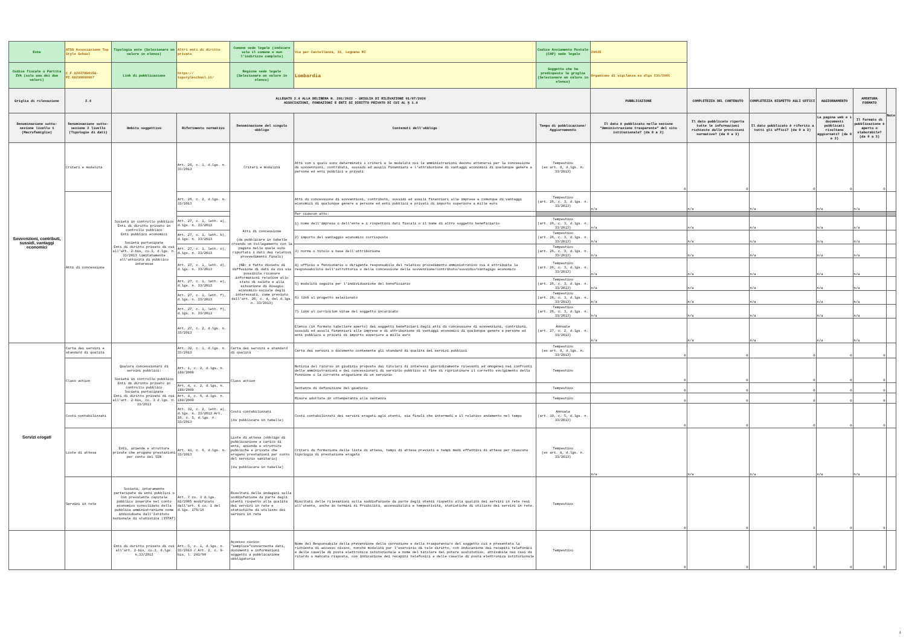| Ente | ATSS Associazione Top Style School | Tipologia ente (Selezionare un valore in elenco) | Altri enti di diritto privato | Comune sede legale (indicare solo il comune e non l'indirizzo completo) | Via per Castellanza, 33, Legnano MI | Codice Avviamento Postale (CAP) sede legale | 20025 | | | | | |
| Codice fiscale o Partita IVA (solo uno dei due valori) | C.F.92037890156-PI.06299990967 | Link di pubblicazione | https:// topstyleschool.it/ | Regione sede legale (Selezionare un valore in elenco) | Lombardia | Soggetto che ha predisposto la griglia (Selezionare un valore in elenco) | Organismo di vigilanza ex dlgs 231/2001 | | | | | |
| Griglia di rilevazione | 2.4 | ALLEGATO 2.4 ALLA DELIBERA N. 201/2022 - GRIGLIA DI RILEVAZIONE 01/07/2024 ASSOCIAZIONI, FONDAZIONI E ENTI DI DIRITTO PRIVATO DI CUI AL § 1.4 | | | | | PUBBLICAZIONE | COMPLETEZZA DEL CONTENUTO | COMPLETEZZA RISPETTO AGLI UFFICI | AGGIORNAMENTO | APERTURA FORMATO | Note |
| Denominazione sotto-sezione livello 1 (Macrofamiglie) | Denominazione sotto-sezione 2 livello (Tipologie di dati) | Ambito soggettivo | Riferimento normativo | Denominazione del singolo obbligo | Contenuti dell'obbligo | Tempo di pubblicazione/ Aggiornamento | Il dato è pubblicato nella sezione "Amministrazione trasparente" del sito istituzionale? (da 0 a 2) | Il dato pubblicato riporta tutte le informazioni richieste dalle previsioni normative? (da 0 a 3) | Il dato pubblicato è riferito a tutti gli uffici? (da 0 a 3) | La pagina web e i documenti pubblicati risultano aggiornati? (da 0 a 3) | Il formato di pubblicazione è aperto o elaborabile? (da 0 a 3) | |
| Sovvenzioni, contributi, sussidi, vantaggi economici | Criteri e modalità | Società in controllo pubblico Enti di diritto privato in controllo pubblico Enti pubblici economici Società partecipate Enti di diritto privato di cui all'art. 2-bis, co.3, d.lgs. n. 33/2013 limitatamente all'attività di pubblico interesse | Art. 26, c. 1, d.lgs. n. 33/2013 | Criteri e modalità | Atti con i quali sono determinati i criteri e le modalità cui le amministrazioni devono attenersi per la concessione di sovvenzioni, contributi, sussidi ed ausili finanziari e l'attribuzione di vantaggi economici di qualunque genere a persone ed enti pubblici e privati | Tempestivo (ex art. 8, d.lgs. n. 33/2013) | 0 | 0 | 0 | 0 | 0 | |
| | Atti di concessione | | Art. 26, c. 2, d.lgs. n. 33/2013 | Atti di concessione (da pubblicare in tabelle creando un collegamento con la pagina nella quale sono riportati i dati dei relativi provvedimenti finali) (NB: è fatto divieto di diffusione di dati da cui sia possibile ricavare informazioni relative allo stato di salute e alla situazione di disagio economico-sociale degli interessati, come previsto dall'art. 26, c. 4, del d.lgs. n. 33/2013) | Atti di concessione di sovvenzioni, contributi, sussidi ed ausili finanziari alle imprese e comunque di vantaggi economici di qualunque genere a persone ed enti pubblici e privati di importo superiore a mille euro | Tempestivo (art. 26, c. 3, d.lgs. n. 33/2013) | n/a | n/a | n/a | n/a | n/a | |
| | | | | | Per ciascun atto: | | | | | | | |
| | | | Art. 27, c. 1, lett. a), d.lgs. n. 33/2013 | | 1) nome dell'impresa o dell'ente e i rispettivi dati fiscali o il nome di altro soggetto beneficiario | Tempestivo (art. 26, c. 3, d.lgs. n. 33/2013) | n/a | n/a | n/a | n/a | n/a | |
| | | | Art. 27, c. 1, lett. b), d.lgs. n. 33/2013 | | 2) importo del vantaggio economico corrisposto | Tempestivo (art. 26, c. 3, d.lgs. n. 33/2013) | n/a | n/a | n/a | n/a | n/a | |
| | | | Art. 27, c. 1, lett. c), d.lgs. n. 33/2013 | | 3) norma o titolo a base dell'attribuzione | Tempestivo (art. 26, c. 3, d.lgs. n. 33/2013) | n/a | n/a | n/a | n/a | n/a | |
| | | | Art. 27, c. 1, lett. d), d.lgs. n. 33/2013 | | 4) ufficio e funzionario o dirigente responsabile del relativo procedimento amministrativo cui è attribuita la responsabilità dell'istruttoria o della concessione della sovvenzione/contributo/sussidio/vantagigo economico | Tempestivo (art. 26, c. 3, d.lgs. n. 33/2013) | n/a | n/a | n/a | n/a | n/a | |
| | | | Art. 27, c. 1, lett. e), d.lgs. n. 33/2013 | | 5) modalità seguita per l'individuazione del beneficiario | Tempestivo (art. 26, c. 3, d.lgs. n. 33/2013) | n/a | n/a | n/a | n/a | n/a | |
| | | | Art. 27, c. 1, lett. f), d.lgs. n. 33/2013 | | 6) link al progetto selezionato | Tempestivo (art. 26, c. 3, d.lgs. n. 33/2013) | n/a | n/a | n/a | n/a | n/a | |
| | | | Art. 27, c. 1, lett. f), d.lgs. n. 33/2013 | | 7) link al curriculum vitae del soggetto incaricato | Tempestivo (art. 26, c. 3, d.lgs. n. 33/2013) | n/a | n/a | n/a | n/a | n/a | |
| | | | Art. 27, c. 2, d.lgs. n. 33/2013 | | Elenco (in formato tabellare aperto) dei soggetti beneficiari degli atti di concessione di sovvenzioni, contributi, sussidi ed ausili finanziari alle imprese e di attribuzione di vantaggi economici di qualunque genere a persone ed enti pubblici e privati di importo superiore a mille euro | Annuale (art. 27, c. 2, d.lgs. n. 33/2013) | n/a | n/a | n/a | n/a | n/a | |
| Servizi erogati | Carta dei servizi e standard di qualità | Qualora concessionari di servizi pubblici: Società in controllo pubblico Enti di diritto privato in controllo pubblico Società partecipate Enti di diritto privato di cui all'art. 2-bis, co. 3 d.lgs. n. 33/2013 | Art. 32, c. 1, d.lgs. n. 33/2013 | Carta dei servizi e standard di qualità | Carta dei servizi o documento contenente gli standard di qualità dei servizi pubblici | Tempestivo (ex art. 8, d.lgs. n. 33/2013) | 0 | 0 | 0 | 0 | 0 | |
| | Class action | | Art. 1, c. 2, d.lgs. n. 198/2009 | Class action | Notizia del ricorso in giudizio proposto dai titolari di interessi giuridicamente rilevanti ed omogenei nei confronti delle amministrazioni e dei concessionari di servizio pubblico al fine di ripristinare il corretto svolgimento della funzione o la corretta erogazione di un servizio | Tempestivo | 0 | 0 | 0 | 0 | 0 | |
| | | | Art. 4, c. 2, d.lgs. n. 198/2009 | | Sentenza di definizione del giudizio | Tempestivo | 0 | 0 | 0 | 0 | 0 | |
| | | | Art. 4, c. 6, d.lgs. n. 198/2009 | | Misure adottate in ottemperanza alla sentenza | Tempestivo | 0 | 0 | 0 | 0 | 0 | |
| | Costi contabilizzati | | Art. 32, c. 2, lett. a), d.lgs. n. 33/2013 Art. 10, c. 5, d.lgs. n. 33/2013 | Costi contabilizzati (da pubblicare in tabelle) | Costi contabilizzati dei servizi erogati agli utenti, sia finali che intermedi e il relativo andamento nel tempo | Annuale (art. 10, c. 5, d.lgs. n. 33/2013) | 0 | 0 | 0 | 0 | 0 | |
| | Liste di attesa | Enti, aziende e strutture private che erogano prestazioni per conto del SSN | Art. 41, c. 6, d.lgs. n. 33/2013 | Liste di attesa (obbligo di pubblicazione a carico di enti, aziende e strutture pubbliche e private che erogano prestazioni per conto del servizio sanitario) (da pubblicare in tabelle) | Criteri di formazione delle liste di attesa, tempi di attesa previsti e tempi medi effettivi di attesa per ciascuna tipologia di prestazione erogata | Tempestivo (ex art. 8, d.lgs. n. 33/2013) | n/a | n/a | n/a | n/a | n/a | |
| | Servizi in rete | Società, interamente partecipate da enti pubblici o con prevalente capitale pubblico inserite nel conto economico consolidato della pubblica amministrazione come individuate dall'Istituto nazionale di statistica (ISTAT) | Art. 7 co. 3 d.lgs. 82/2005 modificato dall'art. 8 co. 1 del d.lgs. 179/16 | Risultati delle indagini sulla soddisfazione da parte degli utenti rispetto alla qualità dei servizi in rete e statistiche di utilizzo dei servizi in rete | Risultati delle rilevazioni sulla soddisfazione da parte degli utenti rispetto alla qualità dei servizi in rete resi all'utente, anche in termini di fruibilità, accessibilità e tempestività, statistiche di utilizzo dei servizi in rete. | Tempestivo | 0 | 0 | 0 | 0 | 0 | |
| | | Enti di diritto privato di cui all'art. 2-bis, co.3, d.lgs. n.33/2013 | Art. 5, c. 1, d.lgs. n. 33/2013 / Art. 2, c. 9-bis, l. 241/90 | Accesso civico "semplice"concernente dati, documenti e informazioni soggetti a pubblicazione obbligatoria | Nome del Responsabile della prevenzione della corruzione e della trasparenza/o del soggetto cui è presentata la richiesta di accesso civico, nonchè modalità per l'esercizio di tale diritto, con indicazione dei recapiti telefonici e delle caselle di posta elettronica istituzionale e nome del titolare del potere sostitutivo, attivabile nei casi di ritardo o mancata risposta, con indicazione dei recapiti telefonici e delle caselle di posta elettronica istituzionale | Tempestivo | 0 | 0 | 0 | 0 | 0 | |
1